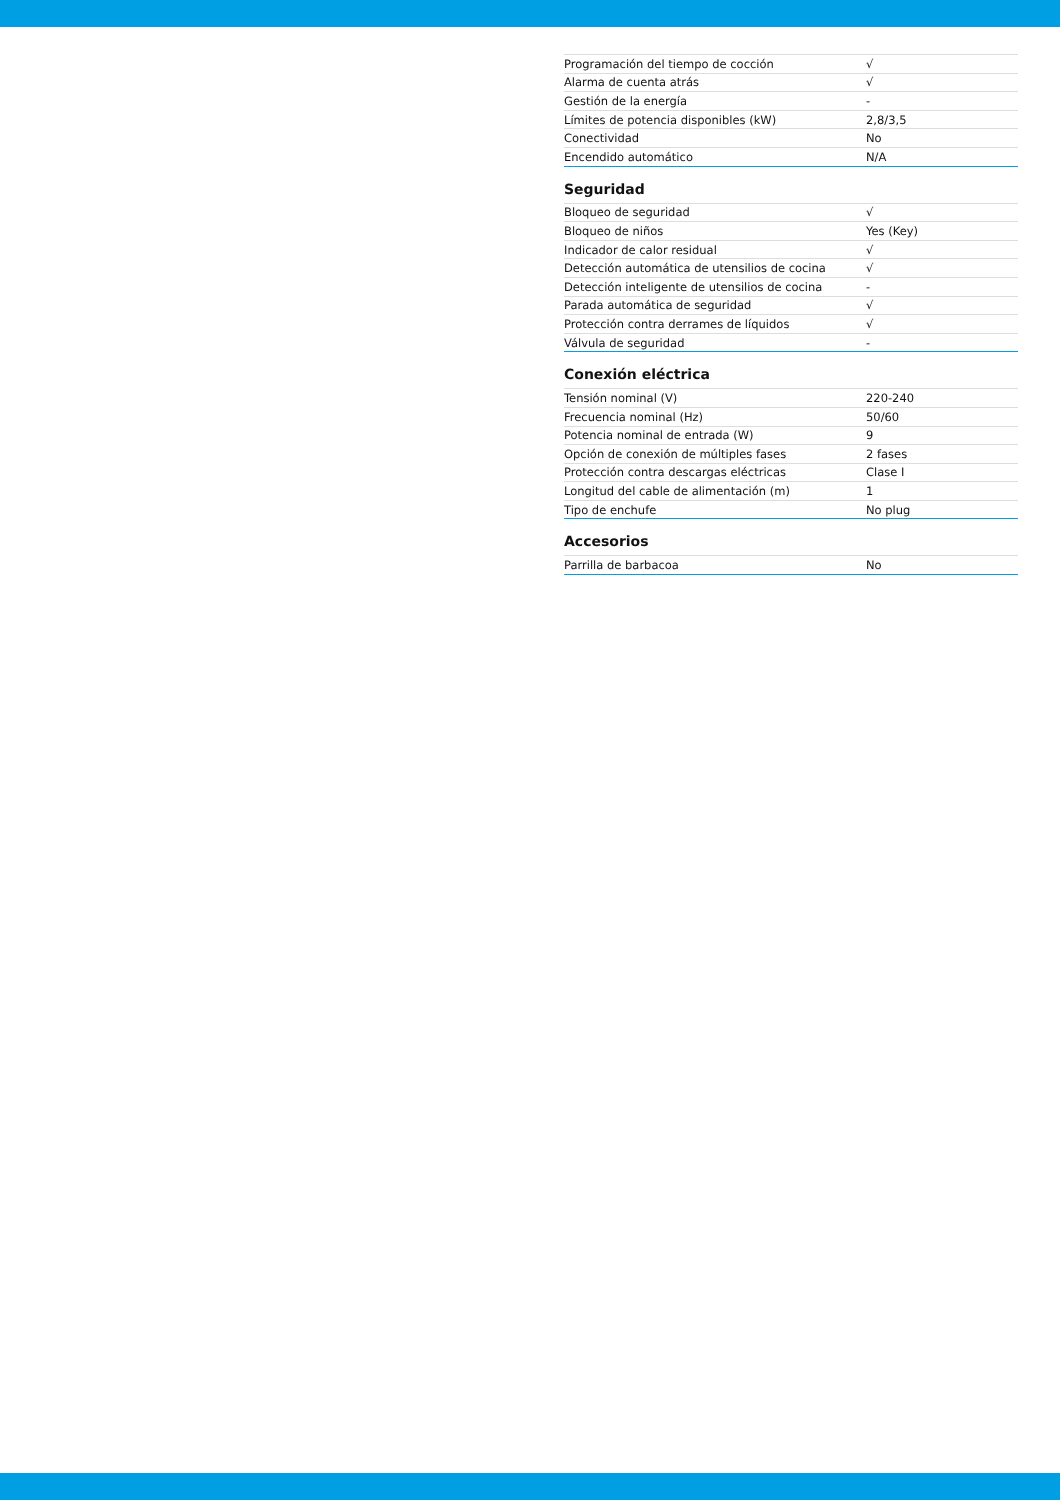| Programación del tiempo de cocción | √ |
| Alarma de cuenta atrás | √ |
| Gestión de la energía | - |
| Límites de potencia disponibles (kW) | 2,8/3,5 |
| Conectividad | No |
| Encendido automático | N/A |
Seguridad
| Bloqueo de seguridad | √ |
| Bloqueo de niños | Yes (Key) |
| Indicador de calor residual | √ |
| Detección automática de utensilios de cocina | √ |
| Detección inteligente de utensilios de cocina | - |
| Parada automática de seguridad | √ |
| Protección contra derrames de líquidos | √ |
| Válvula de seguridad | - |
Conexión eléctrica
| Tensión nominal (V) | 220-240 |
| Frecuencia nominal (Hz) | 50/60 |
| Potencia nominal de entrada (W) | 9 |
| Opción de conexión de múltiples fases | 2 fases |
| Protección contra descargas eléctricas | Clase I |
| Longitud del cable de alimentación (m) | 1 |
| Tipo de enchufe | No plug |
Accesorios
| Parrilla de barbacoa | No |